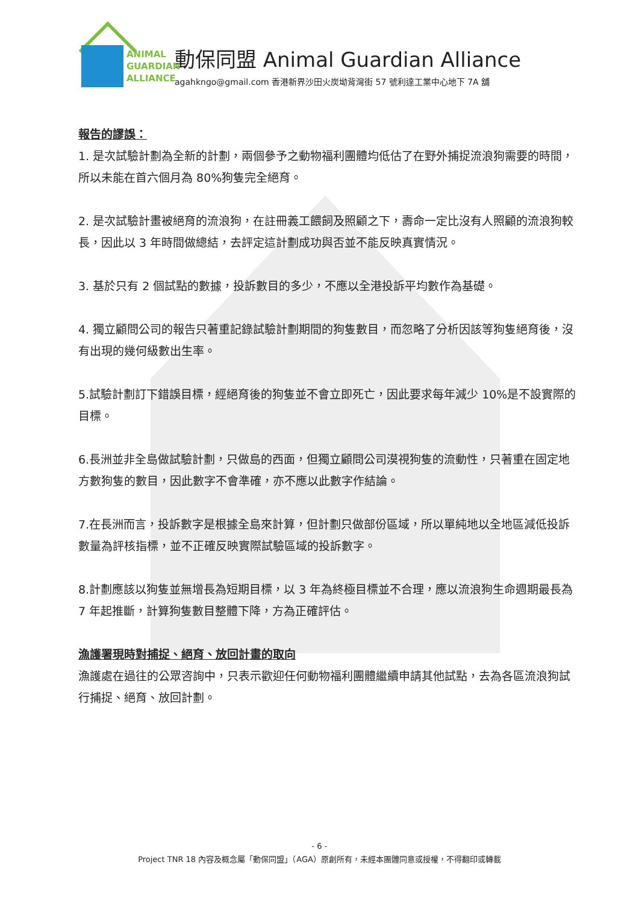ANIMAL
GUARDIAN
ALLIANCE
動保同盟 Animal Guardian Alliance
agahkngo@gmail.com 香港新界沙田火炭坳背灣街 57 號利達工業中心地下 7A 舖
報告的謬誤：
1. 是次試驗計劃為全新的計劃，兩個參予之動物福利團體均低估了在野外捕捉流浪狗需要的時間，所以未能在首六個月為 80%狗隻完全絕育。
2. 是次試驗計畫被絕育的流浪狗，在註冊義工餵飼及照顧之下，壽命一定比沒有人照顧的流浪狗較長，因此以 3 年時間做總結，去評定這計劃成功與否並不能反映真實情況。
3. 基於只有 2 個試點的數據，投訴數目的多少，不應以全港投訴平均數作為基礎。
4. 獨立顧問公司的報告只著重記錄試驗計劃期間的狗隻數目，而忽略了分析因該等狗隻絕育後，沒有出現的幾何級數出生率。
5.試驗計劃訂下錯誤目標，經絕育後的狗隻並不會立即死亡，因此要求每年減少 10%是不設實際的目標。
6.長洲並非全島做試驗計劃，只做島的西面，但獨立顧問公司漠視狗隻的流動性，只著重在固定地方數狗隻的數目，因此數字不會準確，亦不應以此數字作結論。
7.在長洲而言，投訴數字是根據全島來計算，但計劃只做部份區域，所以單純地以全地區減低投訴數量為評核指標，並不正確反映實際試驗區域的投訴數字。
8.計劃應該以狗隻並無增長為短期目標，以 3 年為終極目標並不合理，應以流浪狗生命週期最長為 7 年起推斷，計算狗隻數目整體下降，方為正確評估。
漁護署現時對捕捉、絕育、放回計畫的取向
漁護處在過往的公眾咨詢中，只表示歡迎任何動物福利團體繼續申請其他試點，去為各區流浪狗試行捕捉、絕育、放回計劃。
- 6 -
Project TNR 18 內容及概念屬「動保同盟」（AGA）原創所有，未經本團體同意或授權，不得翻印或轉載